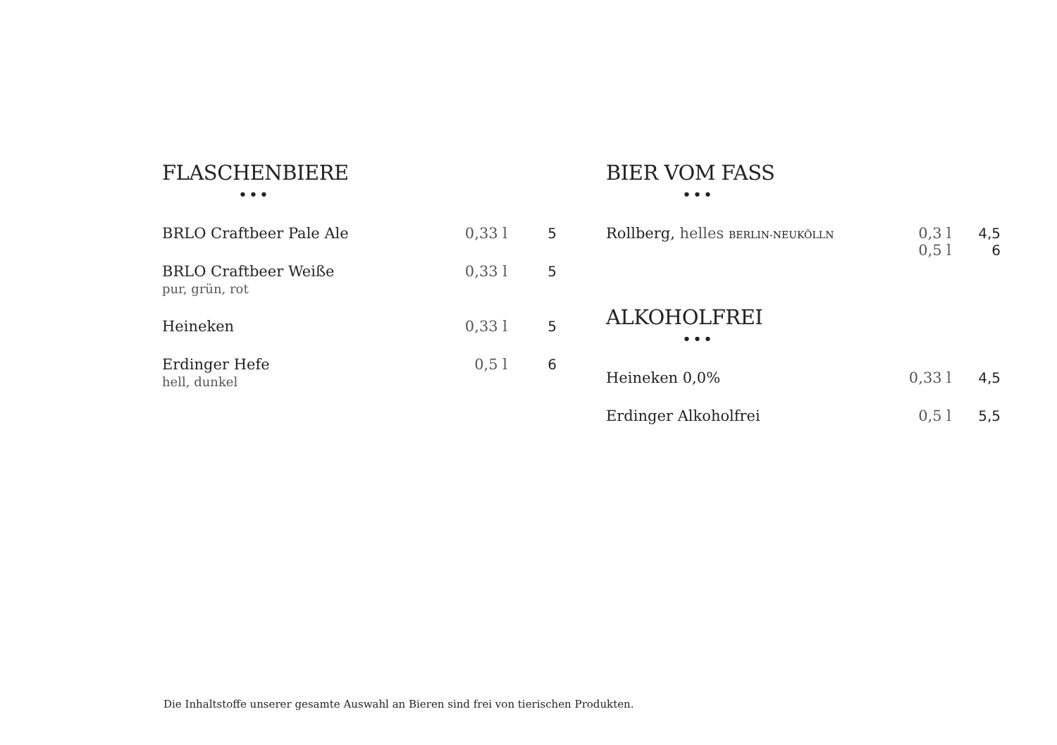FLASCHENBIERE
•••
| BRLO Craftbeer Pale Ale | 0,33 l | 5 |
| BRLO Craftbeer Weiße pur, grün, rot | 0,33 l | 5 |
| Heineken | 0,33 l | 5 |
| Erdinger Hefe hell, dunkel | 0,5 l | 6 |
BIER VOM FASS
•••
| Rollberg, helles BERLIN-NEUKÖLLN | 0,3 l 0,5 l | 4,5 6 |
ALKOHOLFREI
•••
| Heineken 0,0% | 0,33 l | 4,5 |
| Erdinger Alkoholfrei | 0,5 l | 5,5 |
Die Inhaltstoffe unserer gesamte Auswahl an Bieren sind frei von tierischen Produkten.